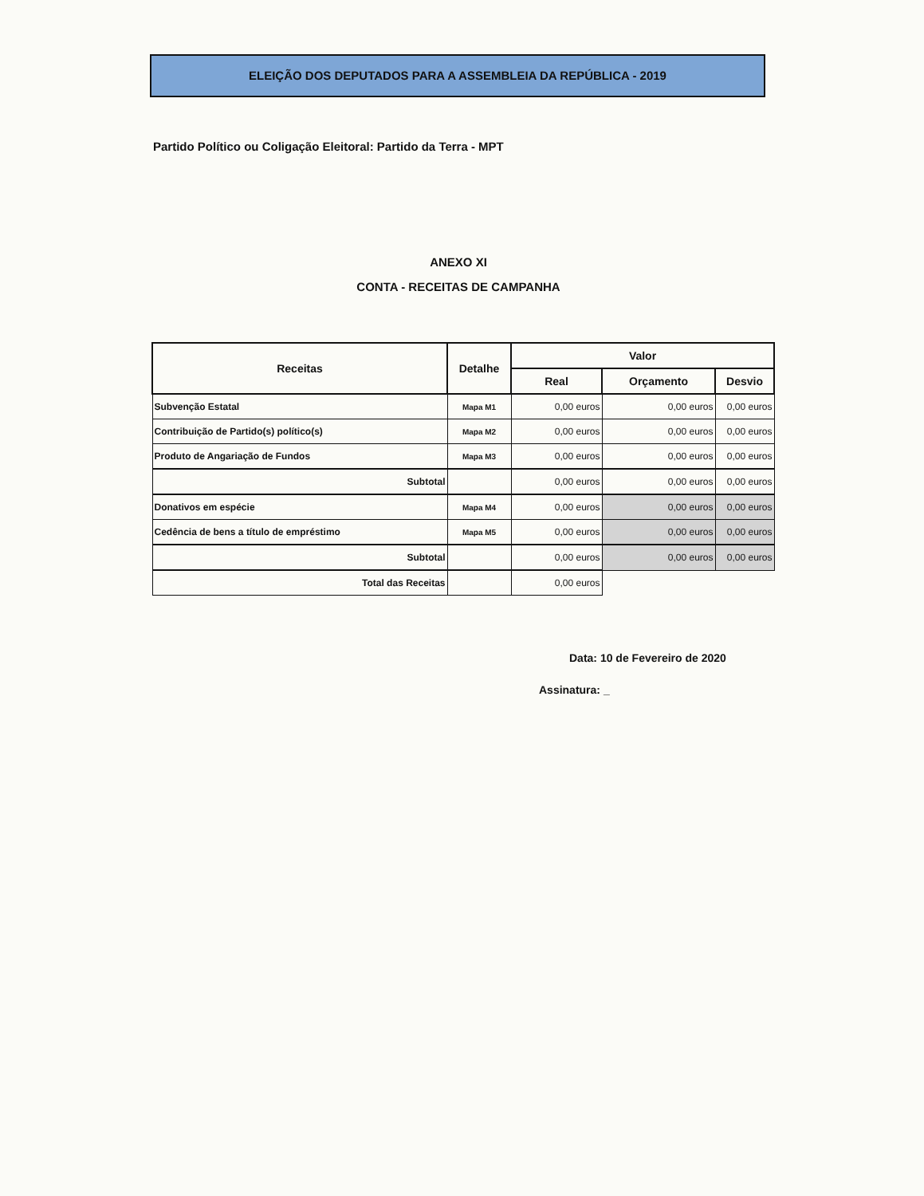ELEIÇÃO DOS DEPUTADOS PARA A ASSEMBLEIA DA REPÚBLICA - 2019
Partido Político ou Coligação Eleitoral: Partido da Terra - MPT
ANEXO XI
CONTA - RECEITAS DE CAMPANHA
| Receitas | Detalhe | Valor | | |
| --- | --- | --- | --- | --- |
| | | Real | Orçamento | Desvio |
| Subvenção Estatal | Mapa M1 | 0,00 euros | 0,00 euros | 0,00 euros |
| Contribuição de Partido(s) político(s) | Mapa M2 | 0,00 euros | 0,00 euros | 0,00 euros |
| Produto de Angariação de Fundos | Mapa M3 | 0,00 euros | 0,00 euros | 0,00 euros |
| Subtotal | | 0,00 euros | 0,00 euros | 0,00 euros |
| Donativos em espécie | Mapa M4 | 0,00 euros | 0,00 euros | 0,00 euros |
| Cedência de bens a título de empréstimo | Mapa M5 | 0,00 euros | 0,00 euros | 0,00 euros |
| Subtotal | | 0,00 euros | 0,00 euros | 0,00 euros |
| Total das Receitas | | 0,00 euros | | |
Data: 10 de Fevereiro de 2020
Assinatura: _